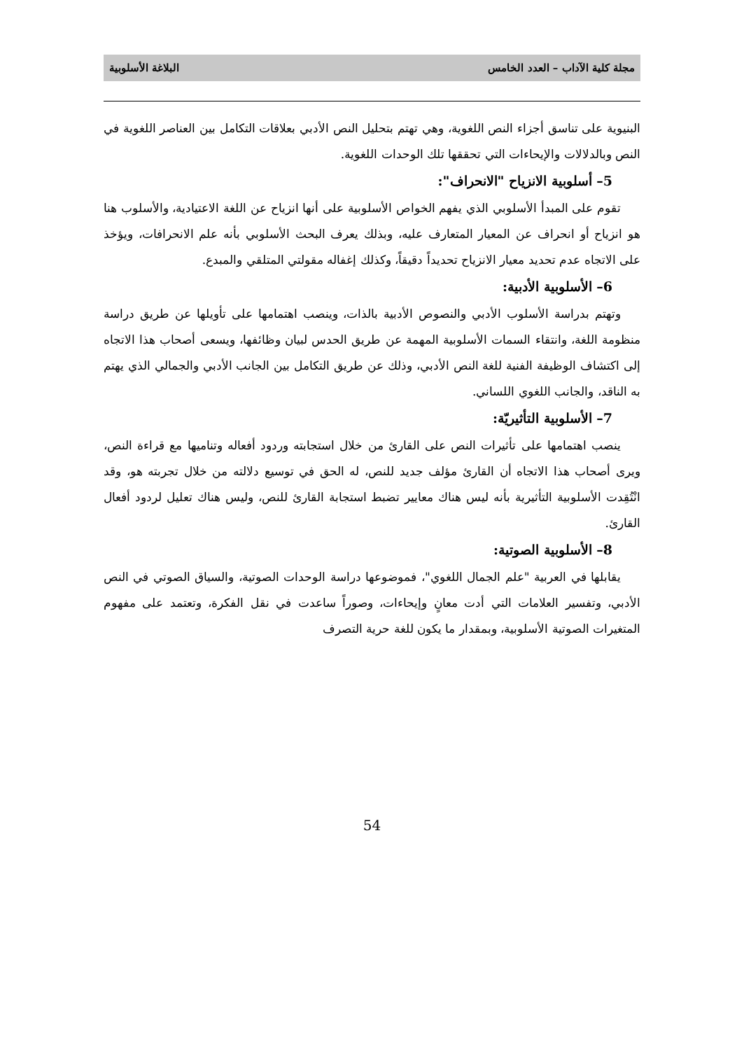مجلة كلية الآداب – العدد الخامس البلاغة الأسلوبية
البنيوية على تناسق أجزاء النص اللغوية، وهي تهتم بتحليل النص الأدبي بعلاقات التكامل بين العناصر اللغوية في النص وبالدلالات والإيحاءات التي تحققها تلك الوحدات اللغوية.
5– أسلوبية الانزياح "الانحراف":
تقوم على المبدأ الأسلوبي الذي يفهم الخواص الأسلوبية على أنها انزياح عن اللغة الاعتيادية، والأسلوب هنا هو انزياح أو انحراف عن المعيار المتعارف عليه، وبذلك يعرف البحث الأسلوبي بأنه علم الانحرافات، ويؤخذ على الاتجاه عدم تحديد معيار الانزياح تحديداً دقيقاً، وكذلك إغفاله مقولتي المتلقي والمبدع.
6– الأسلوبية الأدبية:
وتهتم بدراسة الأسلوب الأدبي والنصوص الأدبية بالذات، وينصب اهتمامها على تأويلها عن طريق دراسة منظومة اللغة، وانتقاء السمات الأسلوبية المهمة عن طريق الحدس لبيان وظائفها، ويسعى أصحاب هذا الاتجاه إلى اكتشاف الوظيفة الفنية للغة النص الأدبي، وذلك عن طريق التكامل بين الجانب الأدبي والجمالي الذي يهتم به الناقد، والجانب اللغوي اللساني.
7– الأسلوبية التأثيريّة:
ينصب اهتمامها على تأثيرات النص على القارئ من خلال استجابته وردود أفعاله وتناميها مع قراءة النص، ويرى أصحاب هذا الاتجاه أن القارئ مؤلف جديد للنص، له الحق في توسيع دلالته من خلال تجربته هو، وقد انْتُقِدت الأسلوبية التأثيرية بأنه ليس هناك معايير تضبط استجابة القارئ للنص، وليس هناك تعليل لردود أفعال القارئ.
8– الأسلوبية الصوتية:
يقابلها في العربية "علم الجمال اللغوي"، فموضوعها دراسة الوحدات الصوتية، والسياق الصوتي في النص الأدبي، وتفسير العلامات التي أدت معانٍ وإيحاءات، وصوراً ساعدت في نقل الفكرة، وتعتمد على مفهوم المتغيرات الصوتية الأسلوبية، وبمقدار ما يكون للغة حرية التصرف
54